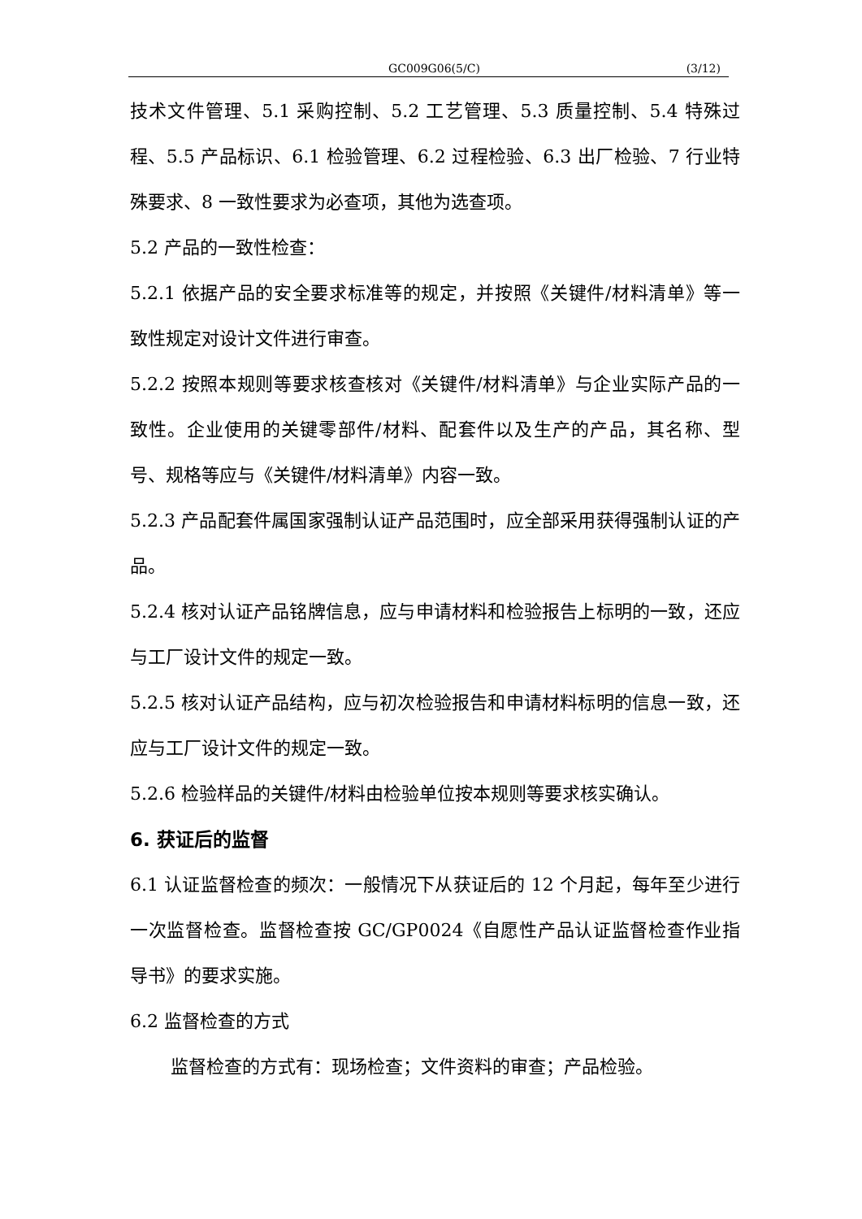GC009G06(5/C) (3/12)
技术文件管理、5.1 采购控制、5.2 工艺管理、5.3 质量控制、5.4 特殊过程、5.5 产品标识、6.1 检验管理、6.2 过程检验、6.3 出厂检验、7 行业特殊要求、8 一致性要求为必查项，其他为选查项。
5.2 产品的一致性检查：
5.2.1 依据产品的安全要求标准等的规定，并按照《关键件/材料清单》等一致性规定对设计文件进行审查。
5.2.2 按照本规则等要求核查核对《关键件/材料清单》与企业实际产品的一致性。企业使用的关键零部件/材料、配套件以及生产的产品，其名称、型号、规格等应与《关键件/材料清单》内容一致。
5.2.3 产品配套件属国家强制认证产品范围时，应全部采用获得强制认证的产品。
5.2.4 核对认证产品铭牌信息，应与申请材料和检验报告上标明的一致，还应与工厂设计文件的规定一致。
5.2.5 核对认证产品结构，应与初次检验报告和申请材料标明的信息一致，还应与工厂设计文件的规定一致。
5.2.6 检验样品的关键件/材料由检验单位按本规则等要求核实确认。
6. 获证后的监督
6.1 认证监督检查的频次：一般情况下从获证后的 12 个月起，每年至少进行一次监督检查。监督检查按 GC/GP0024《自愿性产品认证监督检查作业指导书》的要求实施。
6.2 监督检查的方式
监督检查的方式有：现场检查；文件资料的审查；产品检验。